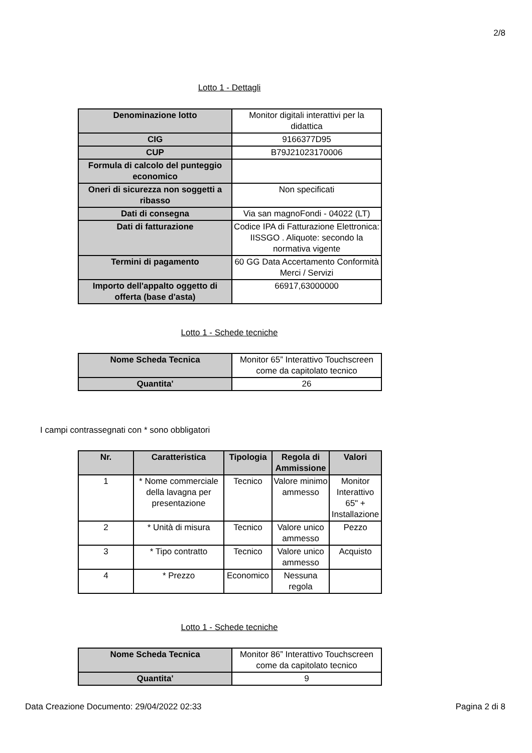2/8
Lotto 1 - Dettagli
| Denominazione lotto | Monitor digitali interattivi per la didattica |
| CIG | 9166377D95 |
| CUP | B79J21023170006 |
| Formula di calcolo del punteggio economico | |
| Oneri di sicurezza non soggetti a ribasso | Non specificati |
| Dati di consegna | Via san magnoFondi - 04022 (LT) |
| Dati di fatturazione | Codice IPA di Fatturazione Elettronica: IISSGO . Aliquote: secondo la normativa vigente |
| Termini di pagamento | 60 GG Data Accertamento Conformità Merci / Servizi |
| Importo dell'appalto oggetto di offerta (base d'asta) | 66917,63000000 |
Lotto 1 - Schede tecniche
| Nome Scheda Tecnica | Monitor 65” Interattivo Touchscreen come da capitolato tecnico |
| Quantita' | 26 |
I campi contrassegnati con * sono obbligatori
| Nr. | Caratteristica | Tipologia | Regola di Ammissione | Valori |
| --- | --- | --- | --- | --- |
| 1 | * Nome commerciale della lavagna per presentazione | Tecnico | Valore minimo ammesso | Monitor Interattivo 65" + Installazione |
| 2 | * Unità di misura | Tecnico | Valore unico ammesso | Pezzo |
| 3 | * Tipo contratto | Tecnico | Valore unico ammesso | Acquisto |
| 4 | * Prezzo | Economico | Nessuna regola | |
Lotto 1 - Schede tecniche
| Nome Scheda Tecnica | Monitor 86” Interattivo Touchscreen come da capitolato tecnico |
| Quantita' | 9 |
Data Creazione Documento: 29/04/2022 02:33 Pagina 2 di 8